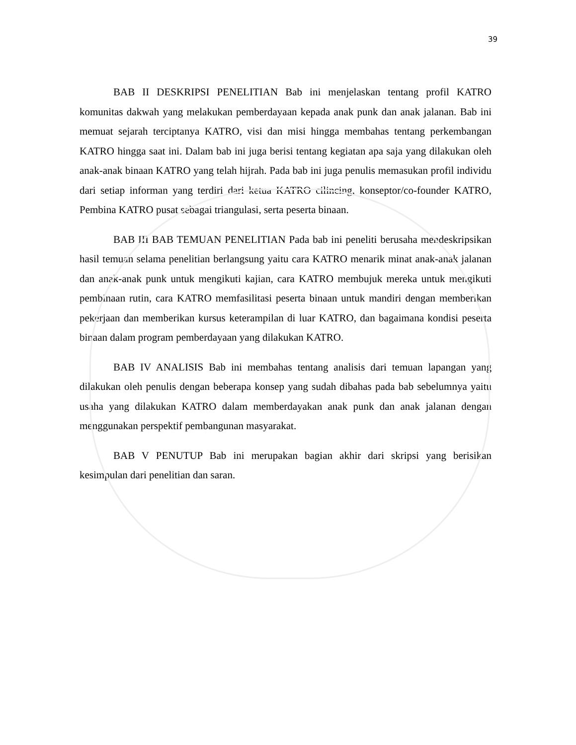39
BAB II DESKRIPSI PENELITIAN Bab ini menjelaskan tentang profil KATRO komunitas dakwah yang melakukan pemberdayaan kepada anak punk dan anak jalanan. Bab ini memuat sejarah terciptanya KATRO, visi dan misi hingga membahas tentang perkembangan KATRO hingga saat ini. Dalam bab ini juga berisi tentang kegiatan apa saja yang dilakukan oleh anak-anak binaan KATRO yang telah hijrah. Pada bab ini juga penulis memasukan profil individu dari setiap informan yang terdiri dari ketua KATRO cilincing, konseptor/co-founder KATRO, Pembina KATRO pusat sebagai triangulasi, serta peserta binaan.
BAB III BAB TEMUAN PENELITIAN Pada bab ini peneliti berusaha mendeskripsikan hasil temuan selama penelitian berlangsung yaitu cara KATRO menarik minat anak-anak jalanan dan anak-anak punk untuk mengikuti kajian, cara KATRO membujuk mereka untuk mengikuti pembinaan rutin, cara KATRO memfasilitasi peserta binaan untuk mandiri dengan memberikan pekerjaan dan memberikan kursus keterampilan di luar KATRO, dan bagaimana kondisi peserta binaan dalam program pemberdayaan yang dilakukan KATRO.
BAB IV ANALISIS Bab ini membahas tentang analisis dari temuan lapangan yang dilakukan oleh penulis dengan beberapa konsep yang sudah dibahas pada bab sebelumnya yaitu usaha yang dilakukan KATRO dalam memberdayakan anak punk dan anak jalanan dengan menggunakan perspektif pembangunan masyarakat.
BAB V PENUTUP Bab ini merupakan bagian akhir dari skripsi yang berisikan kesimpulan dari penelitian dan saran.